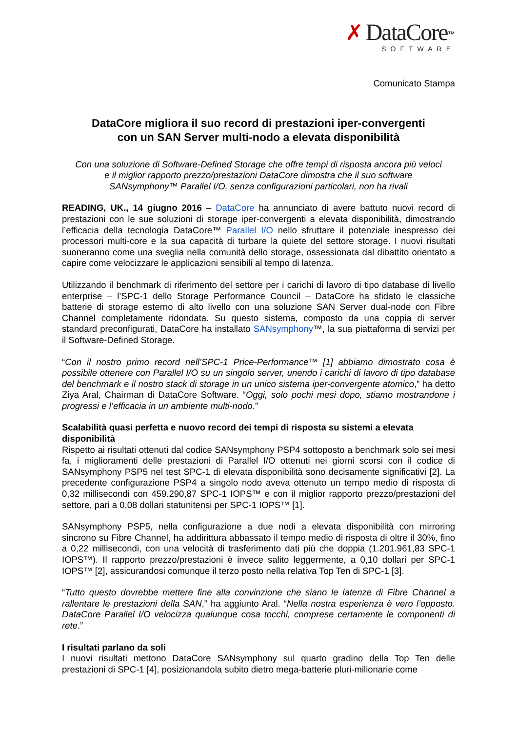✗ DataCore<sup>™</sup>
SOFTWARE
Comunicato Stampa
DataCore migliora il suo record di prestazioni iper-convergenti
con un SAN Server multi-nodo a elevata disponibilità
Con una soluzione di Software-Defined Storage che offre tempi di risposta ancora più veloci
e il miglior rapporto prezzo/prestazioni DataCore dimostra che il suo software
SANsymphony™ Parallel I/O, senza configurazioni particolari, non ha rivali
READING, UK., 14 giugno 2016 – DataCore ha annunciato di avere battuto nuovi record di prestazioni con le sue soluzioni di storage iper-convergenti a elevata disponibilità, dimostrando l’efficacia della tecnologia DataCore™ Parallel I/O nello sfruttare il potenziale inespresso dei processori multi-core e la sua capacità di turbare la quiete del settore storage. I nuovi risultati suoneranno come una sveglia nella comunità dello storage, ossessionata dal dibattito orientato a capire come velocizzare le applicazioni sensibili al tempo di latenza.
Utilizzando il benchmark di riferimento del settore per i carichi di lavoro di tipo database di livello enterprise – l’SPC-1 dello Storage Performance Council – DataCore ha sfidato le classiche batterie di storage esterno di alto livello con una soluzione SAN Server dual-node con Fibre Channel completamente ridondata. Su questo sistema, composto da una coppia di server standard preconfigurati, DataCore ha installato SANsymphony™, la sua piattaforma di servizi per il Software-Defined Storage.
“Con il nostro primo record nell’SPC-1 Price-Performance™ [1] abbiamo dimostrato cosa è possibile ottenere con Parallel I/O su un singolo server, unendo i carichi di lavoro di tipo database del benchmark e il nostro stack di storage in un unico sistema iper-convergente atomico,” ha detto Ziya Aral, Chairman di DataCore Software. “Oggi, solo pochi mesi dopo, stiamo mostrandone i progressi e l’efficacia in un ambiente multi-nodo.”
Scalabilità quasi perfetta e nuovo record dei tempi di risposta su sistemi a elevata disponibilità
Rispetto ai risultati ottenuti dal codice SANsymphony PSP4 sottoposto a benchmark solo sei mesi fa, i miglioramenti delle prestazioni di Parallel I/O ottenuti nei giorni scorsi con il codice di SANsymphony PSP5 nel test SPC-1 di elevata disponibilità sono decisamente significativi [2]. La precedente configurazione PSP4 a singolo nodo aveva ottenuto un tempo medio di risposta di 0,32 millisecondi con 459.290,87 SPC-1 IOPS™ e con il miglior rapporto prezzo/prestazioni del settore, pari a 0,08 dollari statunitensi per SPC-1 IOPS™ [1].
SANsymphony PSP5, nella configurazione a due nodi a elevata disponibilità con mirroring sincrono su Fibre Channel, ha addirittura abbassato il tempo medio di risposta di oltre il 30%, fino a 0,22 millisecondi, con una velocità di trasferimento dati più che doppia (1.201.961,83 SPC-1 IOPS™). Il rapporto prezzo/prestazioni è invece salito leggermente, a 0,10 dollari per SPC-1 IOPS™ [2], assicurandosi comunque il terzo posto nella relativa Top Ten di SPC-1 [3].
“Tutto questo dovrebbe mettere fine alla convinzione che siano le latenze di Fibre Channel a rallentare le prestazioni della SAN,” ha aggiunto Aral. “Nella nostra esperienza è vero l’opposto. DataCore Parallel I/O velocizza qualunque cosa tocchi, comprese certamente le componenti di rete.”
I risultati parlano da soli
I nuovi risultati mettono DataCore SANsymphony sul quarto gradino della Top Ten delle prestazioni di SPC-1 [4], posizionandola subito dietro mega-batterie pluri-milionarie come